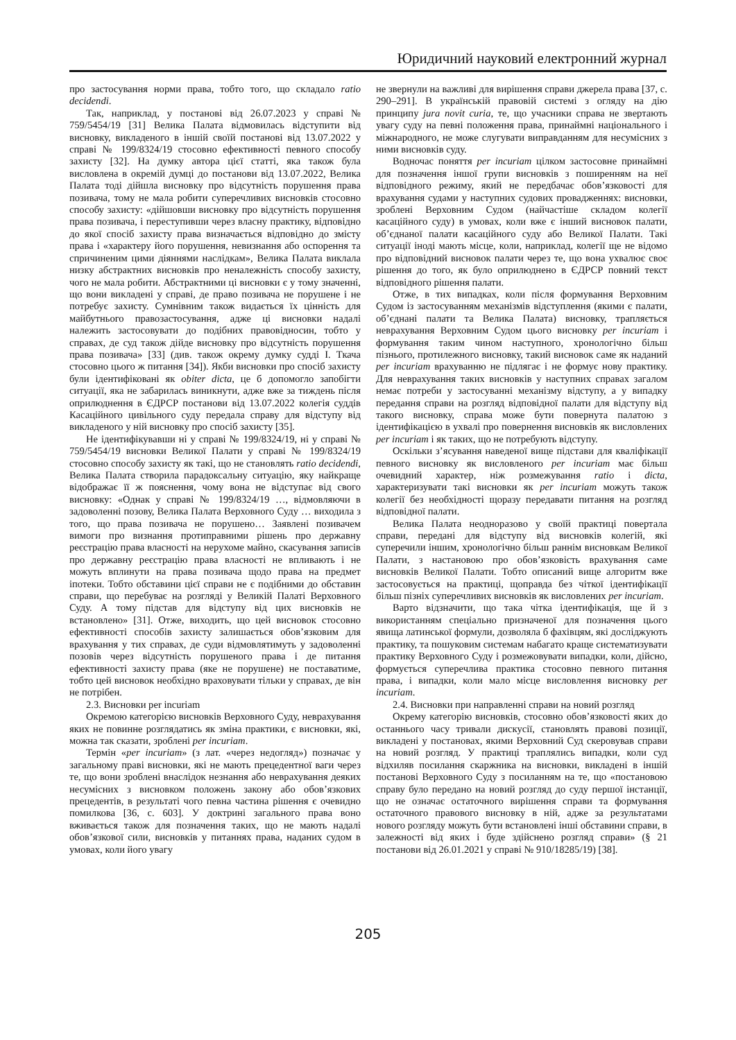Юридичний науковий електронний журнал
про застосування норми права, тобто того, що складало ratio decidendi.
Так, наприклад, у постанові від 26.07.2023 у справі № 759/5454/19 [31] Велика Палата відмовилась відступити від висновку, викладеного в іншій своїй постанові від 13.07.2022 у справі № 199/8324/19 стосовно ефективності певного способу захисту [32]. На думку автора цієї статті, яка також була висловлена в окремій думці до постанови від 13.07.2022, Велика Палата тоді дійшла висновку про відсутність порушення права позивача, тому не мала робити суперечливих висновків стосовно способу захисту: «дійшовши висновку про відсутність порушення права позивача, і переступивши через власну практику, відповідно до якої спосіб захисту права визначається відповідно до змісту права і «характеру його порушення, невизнання або оспорення та спричиненим цими діяннями наслідкам», Велика Палата виклала низку абстрактних висновків про неналежність способу захисту, чого не мала робити. Абстрактними ці висновки є у тому значенні, що вони викладені у справі, де право позивача не порушене і не потребує захисту. Сумнівним також видається їх цінність для майбутнього правозастосування, адже ці висновки надалі належить застосовувати до подібних правовідносин, тобто у справах, де суд також дійде висновку про відсутність порушення права позивача» [33] (див. також окрему думку судді І. Ткача стосовно цього ж питання [34]). Якби висновки про спосіб захисту були ідентифіковані як obiter dicta, це б допомогло запобігти ситуації, яка не забарилась виникнути, адже вже за тиждень після оприлюднення в ЄДРСР постанови від 13.07.2022 колегія суддів Касаційного цивільного суду передала справу для відступу від викладеного у ній висновку про спосіб захисту [35].
Не ідентифікувавши ні у справі № 199/8324/19, ні у справі № 759/5454/19 висновки Великої Палати у справі № 199/8324/19 стосовно способу захисту як такі, що не становлять ratio decidendi, Велика Палата створила парадоксальну ситуацію, яку найкраще відображає її ж пояснення, чому вона не відступає від свого висновку: «Однак у справі № 199/8324/19 …, відмовляючи в задоволенні позову, Велика Палата Верховного Суду … виходила з того, що права позивача не порушено… Заявлені позивачем вимоги про визнання протиправними рішень про державну реєстрацію права власності на нерухоме майно, скасування записів про державну реєстрацію права власності не впливають і не можуть вплинути на права позивача щодо права на предмет іпотеки. Тобто обставини цієї справи не є подібними до обставин справи, що перебуває на розгляді у Великій Палаті Верховного Суду. А тому підстав для відступу від цих висновків не встановлено» [31]. Отже, виходить, що цей висновок стосовно ефективності способів захисту залишається обов’язковим для врахування у тих справах, де суди відмовлятимуть у задоволенні позовів через відсутність порушеного права і де питання ефективності захисту права (яке не порушене) не поставатиме, тобто цей висновок необхідно враховувати тільки у справах, де він не потрібен.
2.3. Висновки per incuriam
Окремою категорією висновків Верховного Суду, неврахування яких не повинне розглядатись як зміна практики, є висновки, які, можна так сказати, зроблені per incuriam.
Термін «per incuriam» (з лат. «через недогляд») позначає у загальному праві висновки, які не мають прецедентної ваги через те, що вони зроблені внаслідок незнання або неврахування деяких несумісних з висновком положень закону або обов’язкових прецедентів, в результаті чого певна частина рішення є очевидно помилкова [36, с. 603]. У доктрині загального права воно вживається також для позначення таких, що не мають надалі обов’язкової сили, висновків у питаннях права, наданих судом в умовах, коли його увагу
не звернули на важливі для вирішення справи джерела права [37, с. 290–291]. В українській правовій системі з огляду на дію принципу jura novit curia, те, що учасники справа не звертають увагу суду на певні положення права, принаймні національного і міжнародного, не може слугувати виправданням для несумісних з ними висновків суду.
Водночас поняття per incuriam цілком застосовне принаймні для позначення іншої групи висновків з поширенням на неї відповідного режиму, який не передбачає обов’язковості для врахування судами у наступних судових провадженнях: висновки, зроблені Верховним Судом (найчастіше складом колегії касаційного суду) в умовах, коли вже є інший висновок палати, об’єднаної палати касаційного суду або Великої Палати. Такі ситуації іноді мають місце, коли, наприклад, колегії ще не відомо про відповідний висновок палати через те, що вона ухвалює своє рішення до того, як було оприлюднено в ЄДРСР повний текст відповідного рішення палати.
Отже, в тих випадках, коли після формування Верховним Судом із застосуванням механізмів відступлення (якими є палати, об’єднані палати та Велика Палата) висновку, трапляється неврахування Верховним Судом цього висновку per incuriam і формування таким чином наступного, хронологічно більш пізнього, протилежного висновку, такий висновок саме як наданий per incuriam врахуванню не підлягає і не формує нову практику. Для неврахування таких висновків у наступних справах загалом немає потреби у застосуванні механізму відступу, а у випадку передання справи на розгляд відповідної палати для відступу від такого висновку, справа може бути повернута палатою з ідентифікацією в ухвалі про повернення висновків як висловлених per incuriam і як таких, що не потребують відступу.
Оскільки з’ясування наведеної вище підстави для кваліфікації певного висновку як висловленого per incuriam має більш очевидний характер, ніж розмежування ratio і dicta, характеризувати такі висновки як per incuriam можуть також колегії без необхідності щоразу передавати питання на розгляд відповідної палати.
Велика Палата неодноразово у своїй практиці повертала справи, передані для відступу від висновків колегій, які суперечили іншим, хронологічно більш раннім висновкам Великої Палати, з настановою про обов’язковість врахування саме висновків Великої Палати. Тобто описаний вище алгоритм вже застосовується на практиці, щоправда без чіткої ідентифікації більш пізніх суперечливих висновків як висловлених per incuriam.
Варто відзначити, що така чітка ідентифікація, ще й з використанням спеціально призначеної для позначення цього явища латинської формули, дозволяла б фахівцям, які досліджують практику, та пошуковим системам набагато краще систематизувати практику Верховного Суду і розмежовувати випадки, коли, дійсно, формується суперечлива практика стосовно певного питання права, і випадки, коли мало місце висловлення висновку per incuriam.
2.4. Висновки при направленні справи на новий розгляд
Окрему категорію висновків, стосовно обов’язковості яких до останнього часу тривали дискусії, становлять правові позиції, викладені у постановах, якими Верховний Суд скеровував справи на новий розгляд. У практиці траплялись випадки, коли суд відхиляв посилання скаржника на висновки, викладені в іншій постанові Верховного Суду з посиланням на те, що «постановою справу було передано на новий розгляд до суду першої інстанції, що не означає остаточного вирішення справи та формування остаточного правового висновку в ній, адже за результатами нового розгляду можуть бути встановлені інші обставини справи, в залежності від яких і буде здійснено розгляд справи» (§ 21 постанови від 26.01.2021 у справі № 910/18285/19) [38].
205